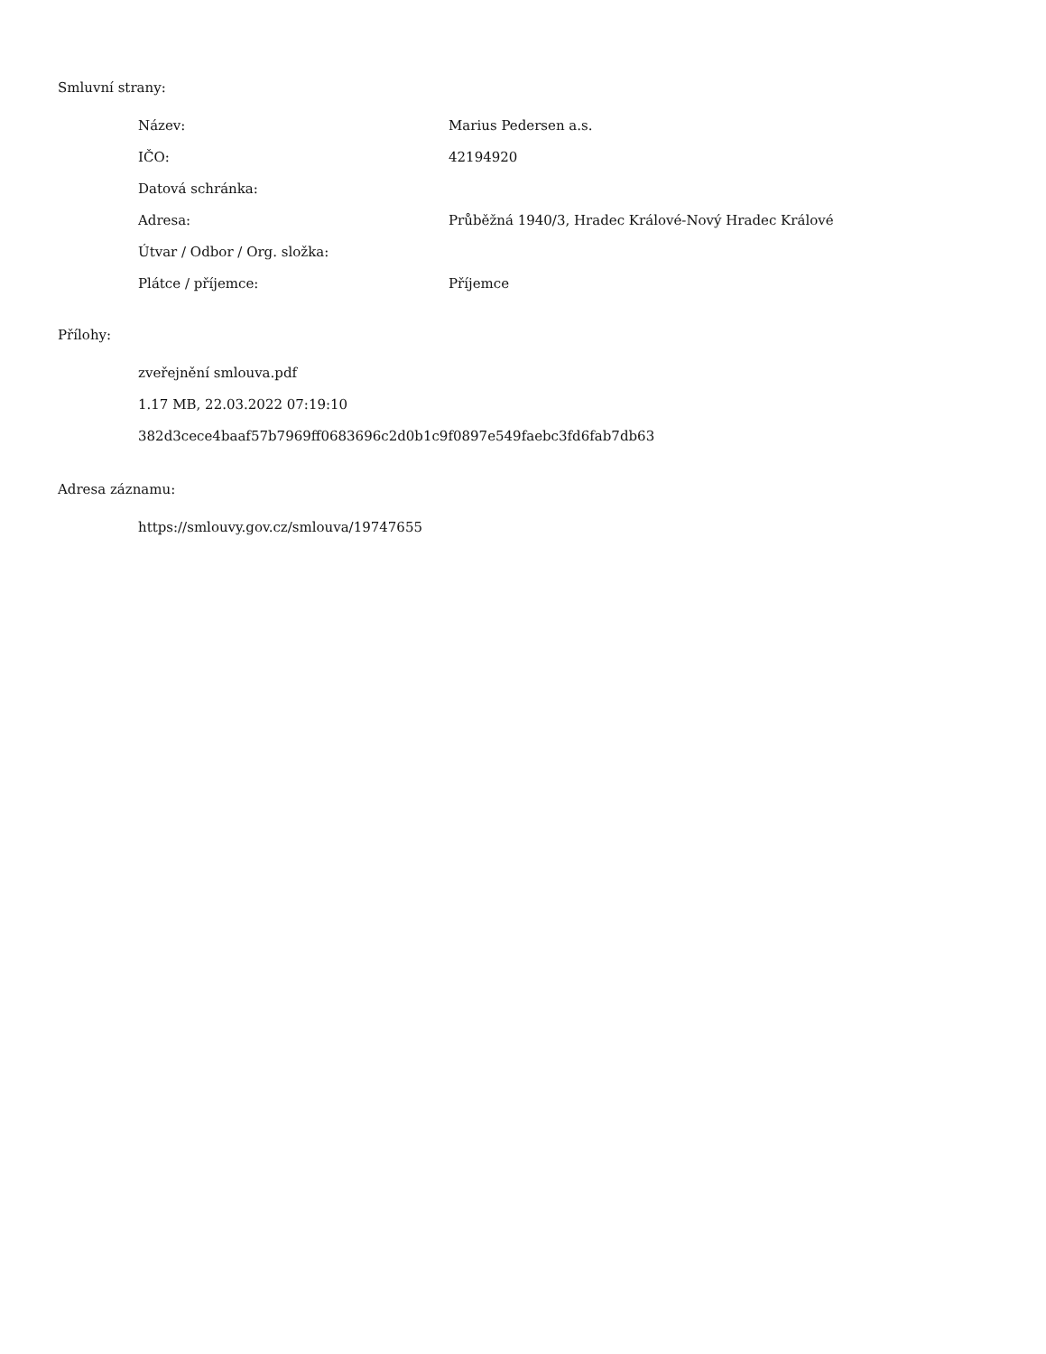Smluvní strany:
| Název: | Marius Pedersen a.s. |
| IČO: | 42194920 |
| Datová schránka: | |
| Adresa: | Průběžná 1940/3, Hradec Králové-Nový Hradec Králové |
| Útvar / Odbor / Org. složka: | |
| Plátce / příjemce: | Příjemce |
Přílohy:
zveřejnění smlouva.pdf
1.17 MB, 22.03.2022 07:19:10
382d3cece4baaf57b7969ff0683696c2d0b1c9f0897e549faebc3fd6fab7db63
Adresa záznamu:
https://smlouvy.gov.cz/smlouva/19747655